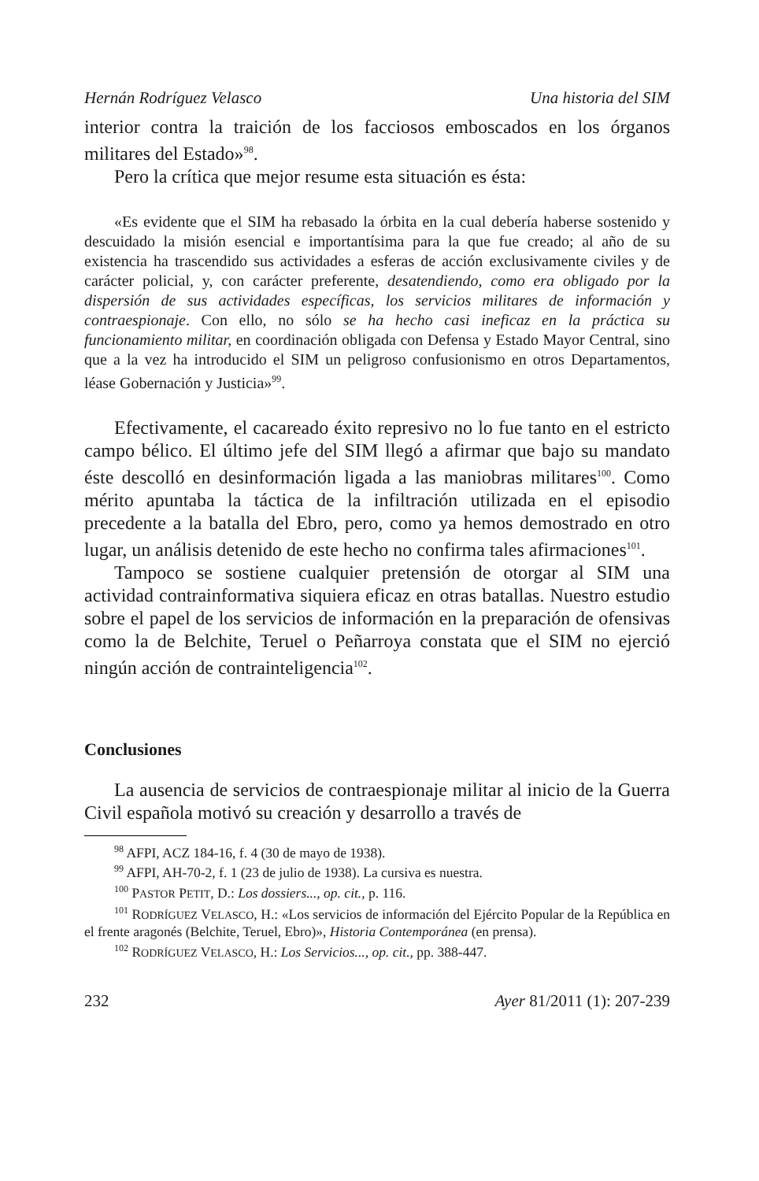Hernán Rodríguez Velasco Una historia del SIM
interior contra la traición de los facciosos emboscados en los órganos militares del Estado»<sup>98</sup>.
Pero la crítica que mejor resume esta situación es ésta:
«Es evidente que el SIM ha rebasado la órbita en la cual debería haberse sostenido y descuidado la misión esencial e importantísima para la que fue creado; al año de su existencia ha trascendido sus actividades a esferas de acción exclusivamente civiles y de carácter policial, y, con carácter preferente, desatendiendo, como era obligado por la dispersión de sus actividades específicas, los servicios militares de información y contraespionaje. Con ello, no sólo se ha hecho casi ineficaz en la práctica su funcionamiento militar, en coordinación obligada con Defensa y Estado Mayor Central, sino que a la vez ha introducido el SIM un peligroso confusionismo en otros Departamentos, léase Gobernación y Justicia»<sup>99</sup>.
Efectivamente, el cacareado éxito represivo no lo fue tanto en el estricto campo bélico. El último jefe del SIM llegó a afirmar que bajo su mandato éste descolló en desinformación ligada a las maniobras militares<sup>100</sup>. Como mérito apuntaba la táctica de la infiltración utilizada en el episodio precedente a la batalla del Ebro, pero, como ya hemos demostrado en otro lugar, un análisis detenido de este hecho no confirma tales afirmaciones<sup>101</sup>.
Tampoco se sostiene cualquier pretensión de otorgar al SIM una actividad contrainformativa siquiera eficaz en otras batallas. Nuestro estudio sobre el papel de los servicios de información en la preparación de ofensivas como la de Belchite, Teruel o Peñarroya constata que el SIM no ejerció ningún acción de contrainteligencia<sup>102</sup>.
Conclusiones
La ausencia de servicios de contraespionaje militar al inicio de la Guerra Civil española motivó su creación y desarrollo a través de
<sup>98</sup> AFPI, ACZ 184-16, f. 4 (30 de mayo de 1938).
<sup>99</sup> AFPI, AH-70-2, f. 1 (23 de julio de 1938). La cursiva es nuestra.
<sup>100</sup> PASTOR PETIT, D.: Los dossiers..., op. cit., p. 116.
<sup>101</sup> RODRÍGUEZ VELASCO, H.: «Los servicios de información del Ejército Popular de la República en el frente aragonés (Belchite, Teruel, Ebro)», Historia Contemporánea (en prensa).
<sup>102</sup> RODRÍGUEZ VELASCO, H.: Los Servicios..., op. cit., pp. 388-447.
232 Ayer 81/2011 (1): 207-239